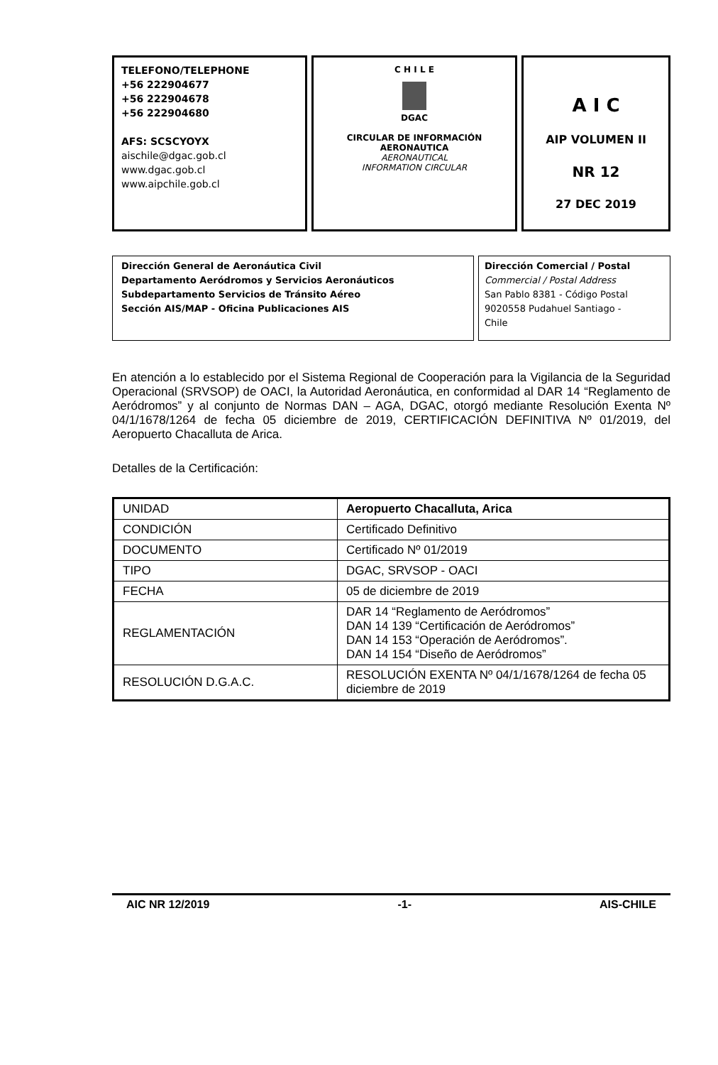TELEFONO/TELEPHONE
+56 222904677
+56 222904678
+56 222904680
AFS: SCSCYOYX
aischile@dgac.gob.cl
www.dgac.gob.cl
www.aipchile.gob.cl
C H I L E
DGAC
CIRCULAR DE INFORMACIÓN
AERONAUTICA
AERONAUTICAL
INFORMATION CIRCULAR
A I C
AIP VOLUMEN II
NR 12
27 DEC 2019
Dirección General de Aeronáutica Civil
Departamento Aeródromos y Servicios Aeronáuticos
Subdepartamento Servicios de Tránsito Aéreo
Sección AIS/MAP - Oficina Publicaciones AIS
Dirección Comercial / Postal
Commercial / Postal Address
San Pablo 8381 - Código Postal
9020558 Pudahuel Santiago -
Chile
En atención a lo establecido por el Sistema Regional de Cooperación para la Vigilancia de la Seguridad Operacional (SRVSOP) de OACI, la Autoridad Aeronáutica, en conformidad al DAR 14 “Reglamento de Aeródromos” y al conjunto de Normas DAN – AGA, DGAC, otorgó mediante Resolución Exenta Nº 04/1/1678/1264 de fecha 05 diciembre de 2019, CERTIFICACIÓN DEFINITIVA Nº 01/2019, del Aeropuerto Chacalluta de Arica.
Detalles de la Certificación:
| UNIDAD | Aeropuerto Chacalluta, Arica |
| CONDICIÓN | Certificado Definitivo |
| DOCUMENTO | Certificado Nº 01/2019 |
| TIPO | DGAC, SRVSOP - OACI |
| FECHA | 05 de diciembre de 2019 |
| REGLAMENTACIÓN | DAR 14 “Reglamento de Aeródromos” DAN 14 139 “Certificación de Aeródromos” DAN 14 153 “Operación de Aeródromos”. DAN 14 154 “Diseño de Aeródromos” |
| RESOLUCIÓN D.G.A.C. | RESOLUCIÓN EXENTA Nº 04/1/1678/1264 de fecha 05 diciembre de 2019 |
AIC NR 12/2019 -1- AIS-CHILE